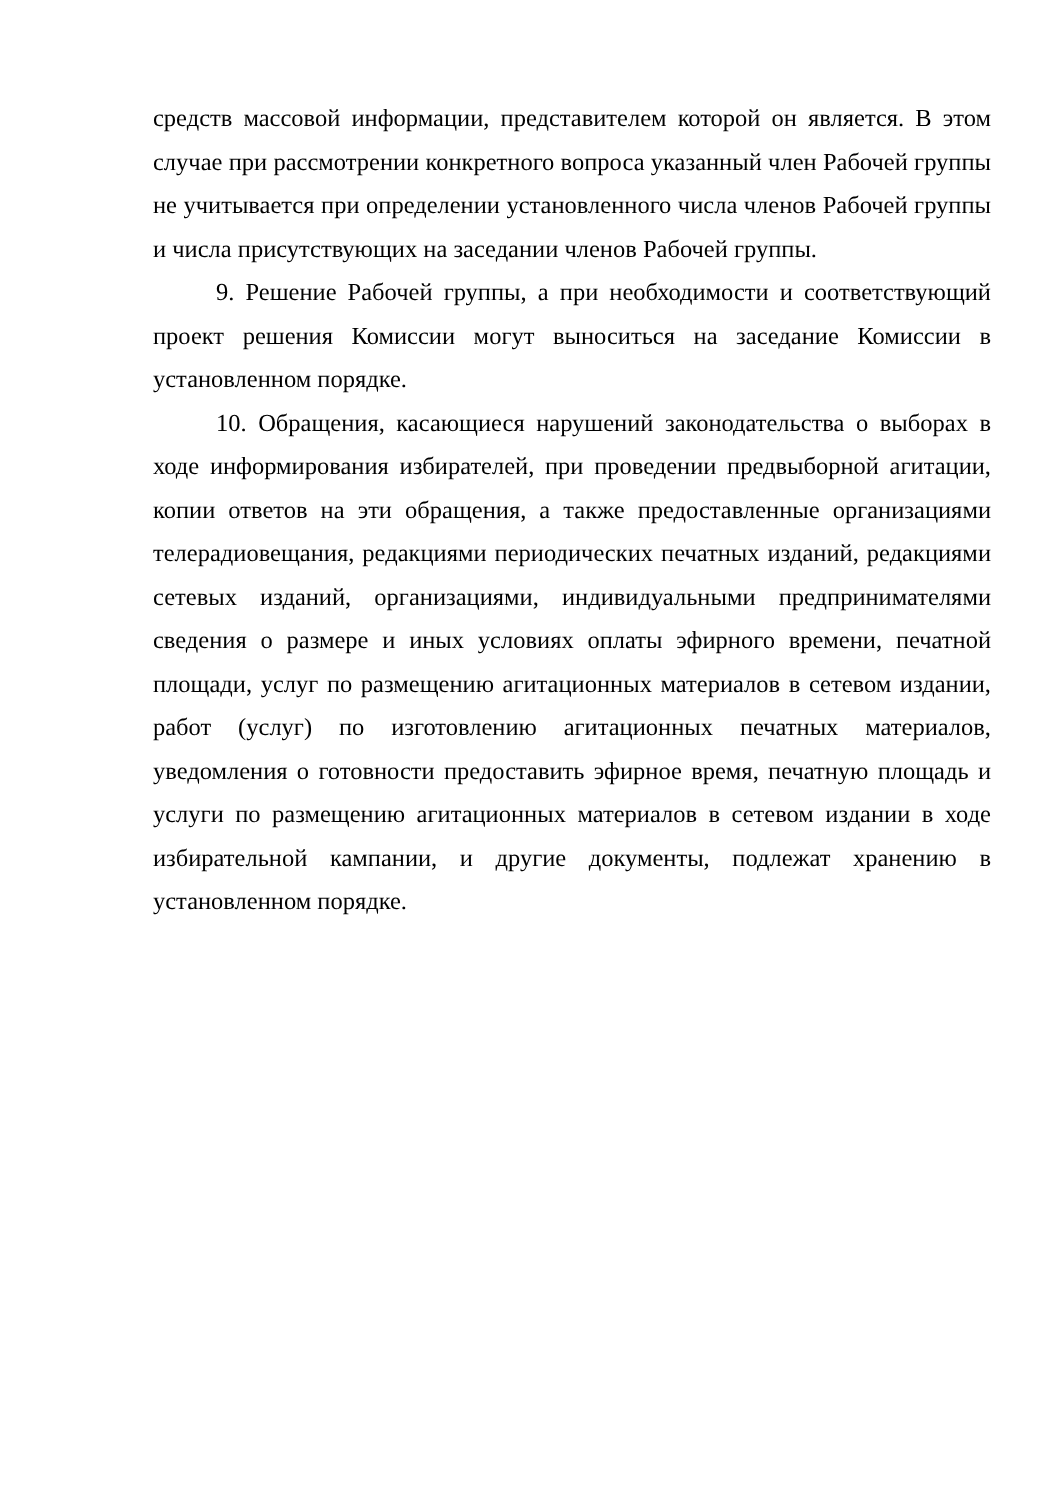средств массовой информации, представителем которой он является. В этом случае при рассмотрении конкретного вопроса указанный член Рабочей группы не учитывается при определении установленного числа членов Рабочей группы и числа присутствующих на заседании членов Рабочей группы.
9. Решение Рабочей группы, а при необходимости и соответствующий проект решения Комиссии могут выноситься на заседание Комиссии в установленном порядке.
10. Обращения, касающиеся нарушений законодательства о выборах в ходе информирования избирателей, при проведении предвыборной агитации, копии ответов на эти обращения, а также предоставленные организациями телерадиовещания, редакциями периодических печатных изданий, редакциями сетевых изданий, организациями, индивидуальными предпринимателями сведения о размере и иных условиях оплаты эфирного времени, печатной площади, услуг по размещению агитационных материалов в сетевом издании, работ (услуг) по изготовлению агитационных печатных материалов, уведомления о готовности предоставить эфирное время, печатную площадь и услуги по размещению агитационных материалов в сетевом издании в ходе избирательной кампании, и другие документы, подлежат хранению в установленном порядке.